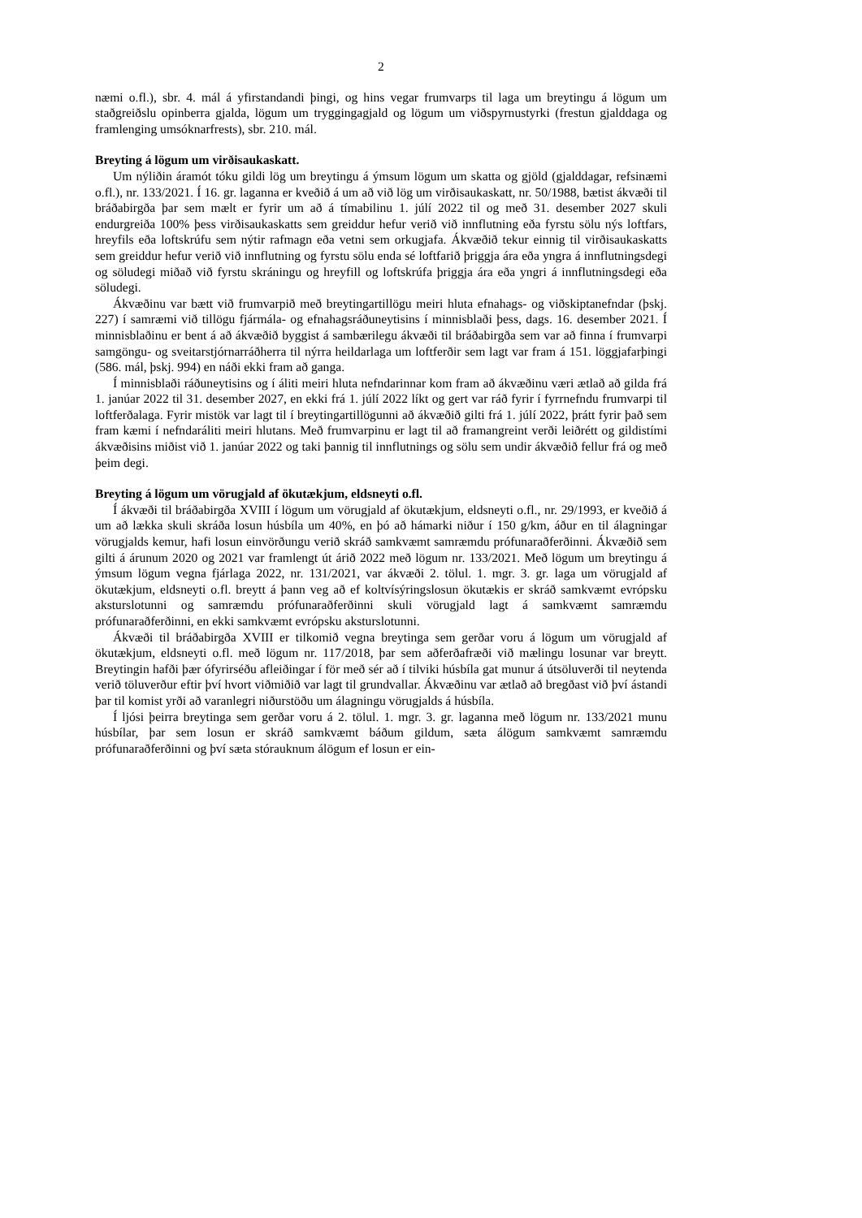2
næmi o.fl.), sbr. 4. mál á yfirstandandi þingi, og hins vegar frumvarps til laga um breytingu á lögum um staðgreiðslu opinberra gjalda, lögum um tryggingagjald og lögum um viðspyrnu­styrki (frestun gjalddaga og framlenging umsóknarfrests), sbr. 210. mál.
Breyting á lögum um virðisaukaskatt.
Um nýliðin áramót tóku gildi lög um breytingu á ýmsum lögum um skatta og gjöld (gjalddagar, refsinæmi o.fl.), nr. 133/2021. Í 16. gr. laganna er kveðið á um að við lög um virðisaukaskatt, nr. 50/1988, bætist ákvæði til bráðabirgða þar sem mælt er fyrir um að á tímabilinu 1. júlí 2022 til og með 31. desember 2027 skuli endurgreiða 100% þess virðis­aukaskatts sem greiddur hefur verið við innflutning eða fyrstu sölu nýs loftfars, hreyfils eða loftskrúfu sem nýtir rafmagn eða vetni sem orkugjafa. Ákvæðið tekur einnig til virðisauka­skatts sem greiddur hefur verið við innflutning og fyrstu sölu enda sé loftfarið þriggja ára eða yngra á innflutningsdegi og söludegi miðað við fyrstu skráningu og hreyfill og loftskrúfa þriggja ára eða yngri á innflutningsdegi eða söludegi.
Ákvæðinu var bætt við frumvarpið með breytingartillögu meiri hluta efnahags- og við­skiptanefndar (þskj. 227) í samræmi við tillögu fjármála- og efnahagsráðuneytisins í minnis­blaði þess, dags. 16. desember 2021. Í minnisblaðinu er bent á að ákvæðið byggist á sam­bærilegu ákvæði til bráðabirgða sem var að finna í frumvarpi samgöngu- og sveitarstjórnar­ráðherra til nýrra heildarlaga um loftferðir sem lagt var fram á 151. löggjafarþingi (586. mál, þskj. 994) en náði ekki fram að ganga.
Í minnisblaði ráðuneytisins og í áliti meiri hluta nefndarinnar kom fram að ákvæðinu væri ætlað að gilda frá 1. janúar 2022 til 31. desember 2027, en ekki frá 1. júlí 2022 líkt og gert var ráð fyrir í fyrrnefndu frumvarpi til loftferðalaga. Fyrir mistök var lagt til í breytingar­tillögunni að ákvæðið gilti frá 1. júlí 2022, þrátt fyrir það sem fram kæmi í nefndaráliti meiri hlutans. Með frumvarpinu er lagt til að framangreint verði leiðrétt og gildistími ákvæðisins miðist við 1. janúar 2022 og taki þannig til innflutnings og sölu sem undir ákvæðið fellur frá og með þeim degi.
Breyting á lögum um vörugjald af ökutækjum, eldsneyti o.fl.
Í ákvæði til bráðabirgða XVIII í lögum um vörugjald af ökutækjum, eldsneyti o.fl., nr. 29/1993, er kveðið á um að lækka skuli skráða losun húsbíla um 40%, en þó að hámarki niður í 150 g/km, áður en til álagningar vörugjalds kemur, hafi losun einvörðungu verið skráð samkvæmt samræmdu prófunaraðferðinni. Ákvæðið sem gilti á árunum 2020 og 2021 var framlengt út árið 2022 með lögum nr. 133/2021. Með lögum um breytingu á ýmsum lögum vegna fjárlaga 2022, nr. 131/2021, var ákvæði 2. tölul. 1. mgr. 3. gr. laga um vörugjald af ökutækjum, eldsneyti o.fl. breytt á þann veg að ef koltvísýringslosun ökutækis er skráð sam­kvæmt evrópsku aksturslotunni og samræmdu prófunaraðferðinni skuli vörugjald lagt á samkvæmt samræmdu prófunaraðferðinni, en ekki samkvæmt evrópsku aksturslotunni.
Ákvæði til bráðabirgða XVIII er tilkomið vegna breytinga sem gerðar voru á lögum um vörugjald af ökutækjum, eldsneyti o.fl. með lögum nr. 117/2018, þar sem aðferðafræði við mælingu losunar var breytt. Breytingin hafði þær ófyrirséðu afleiðingar í för með sér að í tilviki húsbíla gat munur á útsöluverði til neytenda verið töluverður eftir því hvort viðmiðið var lagt til grundvallar. Ákvæðinu var ætlað að bregðast við því ástandi þar til komist yrði að varanlegri niðurstöðu um álagningu vörugjalds á húsbíla.
Í ljósi þeirra breytinga sem gerðar voru á 2. tölul. 1. mgr. 3. gr. laganna með lögum nr. 133/2021 munu húsbílar, þar sem losun er skráð samkvæmt báðum gildum, sæta álögum samkvæmt samræmdu prófunaraðferðinni og því sæta stórauknum álögum ef losun er ein-